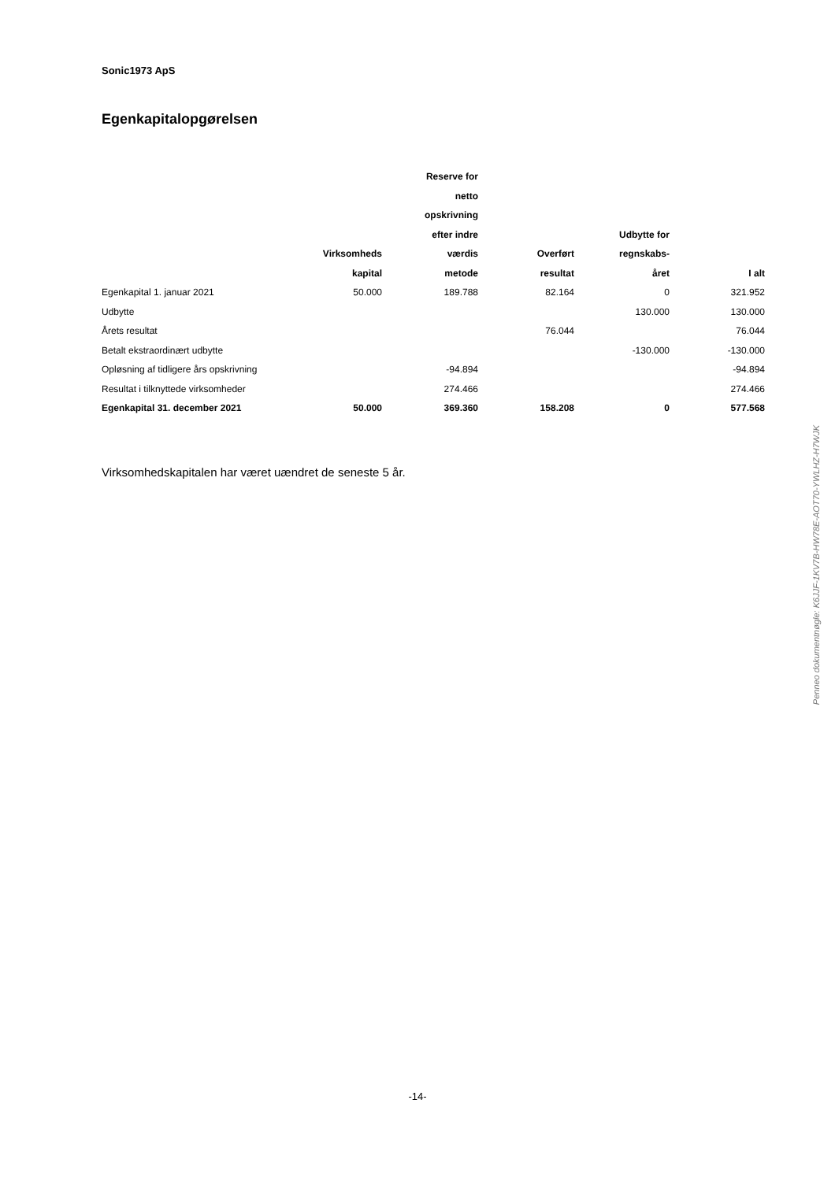Sonic1973 ApS
Egenkapitalopgørelsen
| | Virksomheds kapital | Reserve for netto opskrivning efter indre værdis metode | Overført resultat | Udbytte for regnskabs- året | I alt |
| --- | --- | --- | --- | --- | --- |
| Egenkapital 1. januar 2021 | 50.000 | 189.788 | 82.164 | 0 | 321.952 |
| Udbytte | | | | 130.000 | 130.000 |
| Årets resultat | | | 76.044 | | 76.044 |
| Betalt ekstraordinært udbytte | | | | -130.000 | -130.000 |
| Opløsning af tidligere års opskrivning | | -94.894 | | | -94.894 |
| Resultat i tilknyttede virksomheder | | 274.466 | | | 274.466 |
| Egenkapital 31. december 2021 | 50.000 | 369.360 | 158.208 | 0 | 577.568 |
Virksomhedskapitalen har været uændret de seneste 5 år.
-14-
Penneo dokumentnøgle: K6JJF-1KV7B-HW78E-AOT70-YWLHZ-H7WJK